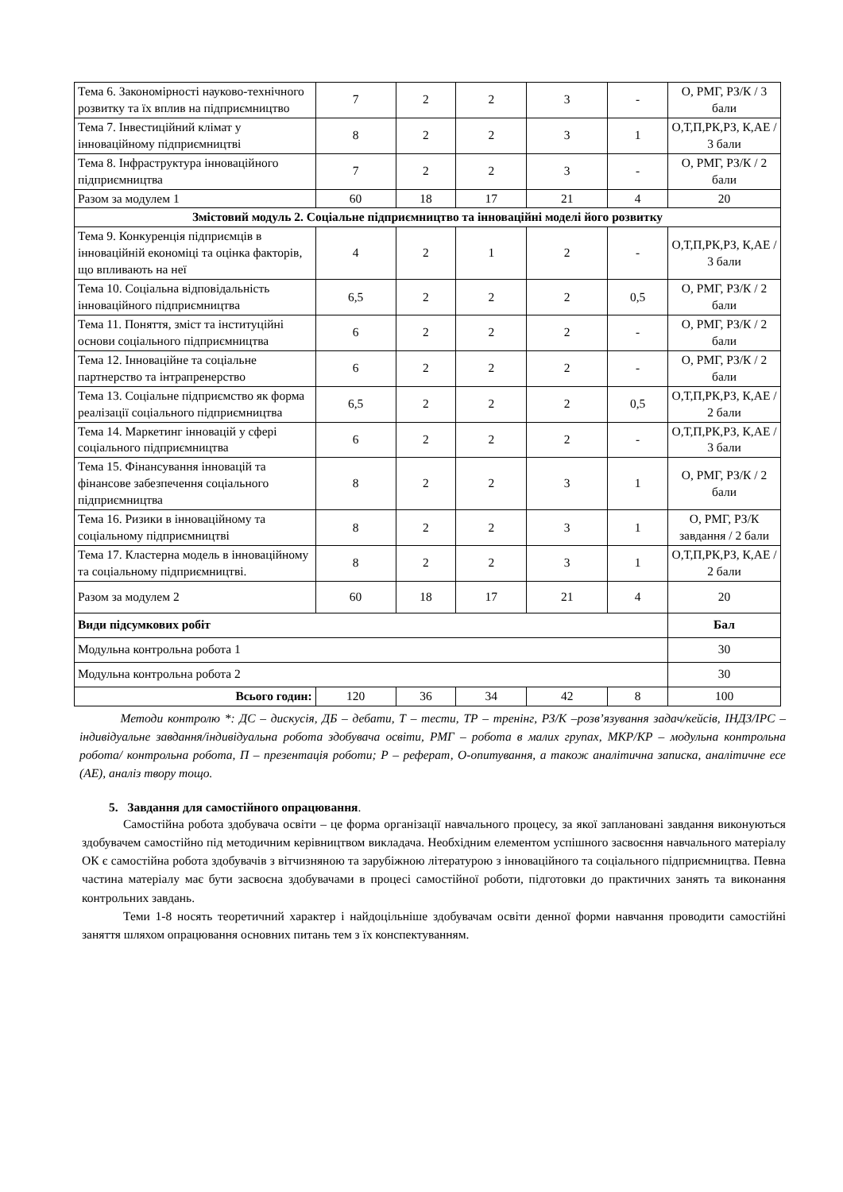| Тема 6. Закономірності науково-технічного розвитку та їх вплив на підприємництво | 7 | 2 | 2 | 3 | - | О, РМГ, РЗ/К / 3 бали |
| Тема 7. Інвестиційний клімат у інноваційному підприємництві | 8 | 2 | 2 | 3 | 1 | О,Т,П,РК,РЗ, К,АЕ / 3 бали |
| Тема 8. Інфраструктура інноваційного підприємництва | 7 | 2 | 2 | 3 | - | О, РМГ, РЗ/К / 2 бали |
| Разом за модулем 1 | 60 | 18 | 17 | 21 | 4 | 20 |
| Змістовий модуль 2. Соціальне підприємництво та інноваційні моделі його розвитку | | | | | | |
| Тема 9. Конкуренція підприємців в інноваційній економіці та оцінка факторів, що впливають на неї | 4 | 2 | 1 | 2 | - | О,Т,П,РК,РЗ, К,АЕ / 3 бали |
| Тема 10. Соціальна відповідальність інноваційного підприємництва | 6,5 | 2 | 2 | 2 | 0,5 | О, РМГ, РЗ/К / 2 бали |
| Тема 11. Поняття, зміст та інституційні основи соціального підприємництва | 6 | 2 | 2 | 2 | - | О, РМГ, РЗ/К / 2 бали |
| Тема 12. Інноваційне та соціальне партнерство та інтрапренерство | 6 | 2 | 2 | 2 | - | О, РМГ, РЗ/К / 2 бали |
| Тема 13. Соціальне підприємство як форма реалізації соціального підприємництва | 6,5 | 2 | 2 | 2 | 0,5 | О,Т,П,РК,РЗ, К,АЕ / 2 бали |
| Тема 14. Маркетинг інновацій у сфері соціального підприємництва | 6 | 2 | 2 | 2 | - | О,Т,П,РК,РЗ, К,АЕ / 3 бали |
| Тема 15. Фінансування інновацій та фінансове забезпечення соціального підприємництва | 8 | 2 | 2 | 3 | 1 | О, РМГ, РЗ/К / 2 бали |
| Тема 16. Ризики в інноваційному та соціальному підприємництві | 8 | 2 | 2 | 3 | 1 | О, РМГ, РЗ/К завдання / 2 бали |
| Тема 17. Кластерна модель в інноваційному та соціальному підприємництві. | 8 | 2 | 2 | 3 | 1 | О,Т,П,РК,РЗ, К,АЕ / 2 бали |
| Разом за модулем 2 | 60 | 18 | 17 | 21 | 4 | 20 |
| Види підсумкових робіт | | | | | | Бал |
| Модульна контрольна робота 1 | | | | | | 30 |
| Модульна контрольна робота 2 | | | | | | 30 |
| Всього годин: | 120 | 36 | 34 | 42 | 8 | 100 |
Методи контролю *: ДС – дискусія, ДБ – дебати, Т – тести, ТР – тренінг, РЗ/К –розв’язування задач/кейсів, ІНДЗ/ІРС – індивідуальне завдання/індивідуальна робота здобувача освіти, РМГ – робота в малих групах, МКР/КР – модульна контрольна робота/ контрольна робота, П – презентація роботи; Р – реферат, О-опитування, а також аналітична записка, аналітичне есе (АЕ), аналіз твору тощо.
5. Завдання для самостійного опрацювання.
Самостійна робота здобувача освіти – це форма організації навчального процесу, за якої заплановані завдання виконуються здобувачем самостійно під методичним керівництвом викладача. Необхідним елементом успішного засвоєння навчального матеріалу ОК є самостійна робота здобувачів з вітчизняною та зарубіжною літературою з інноваційного та соціального підприємництва. Певна частина матеріалу має бути засвоєна здобувачами в процесі самостійної роботи, підготовки до практичних занять та виконання контрольних завдань.
Теми 1-8 носять теоретичний характер і найдоцільніше здобувачам освіти денної форми навчання проводити самостійні заняття шляхом опрацювання основних питань тем з їх конспектуванням.